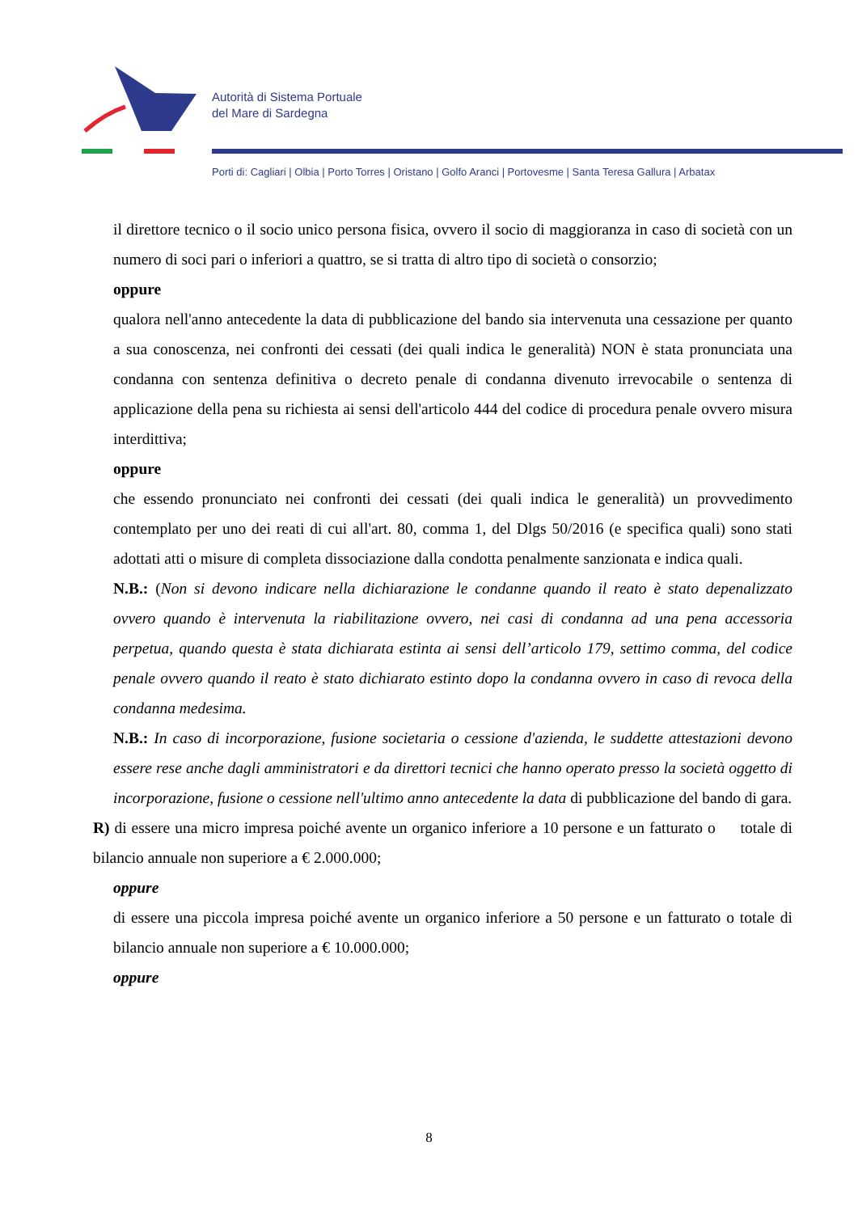Autorità di Sistema Portuale
del Mare di Sardegna
Porti di: Cagliari | Olbia | Porto Torres | Oristano | Golfo Aranci | Portovesme | Santa Teresa Gallura | Arbatax
il direttore tecnico o il socio unico persona fisica, ovvero il socio di maggioranza in caso di società con un numero di soci pari o inferiori a quattro, se si tratta di altro tipo di società o consorzio;
oppure
qualora nell'anno antecedente la data di pubblicazione del bando sia intervenuta una cessazione per quanto a sua conoscenza, nei confronti dei cessati (dei quali indica le generalità) NON è stata pronunciata una condanna con sentenza definitiva o decreto penale di condanna divenuto irrevocabile o sentenza di applicazione della pena su richiesta ai sensi dell'articolo 444 del codice di procedura penale ovvero misura interdittiva;
oppure
che essendo pronunciato nei confronti dei cessati (dei quali indica le generalità) un provvedimento contemplato per uno dei reati di cui all'art. 80, comma 1, del Dlgs 50/2016 (e specifica quali) sono stati adottati atti o misure di completa dissociazione dalla condotta penalmente sanzionata e indica quali.
N.B.: (Non si devono indicare nella dichiarazione le condanne quando il reato è stato depenalizzato ovvero quando è intervenuta la riabilitazione ovvero, nei casi di condanna ad una pena accessoria perpetua, quando questa è stata dichiarata estinta ai sensi dell’articolo 179, settimo comma, del codice penale ovvero quando il reato è stato dichiarato estinto dopo la condanna ovvero in caso di revoca della condanna medesima.
N.B.: In caso di incorporazione, fusione societaria o cessione d'azienda, le suddette attestazioni devono essere rese anche dagli amministratori e da direttori tecnici che hanno operato presso la società oggetto di incorporazione, fusione o cessione nell'ultimo anno antecedente la data di pubblicazione del bando di gara.
R) di essere una micro impresa poiché avente un organico inferiore a 10 persone e un fatturato o totale di bilancio annuale non superiore a € 2.000.000;
oppure
di essere una piccola impresa poiché avente un organico inferiore a 50 persone e un fatturato o totale di bilancio annuale non superiore a € 10.000.000;
oppure
8